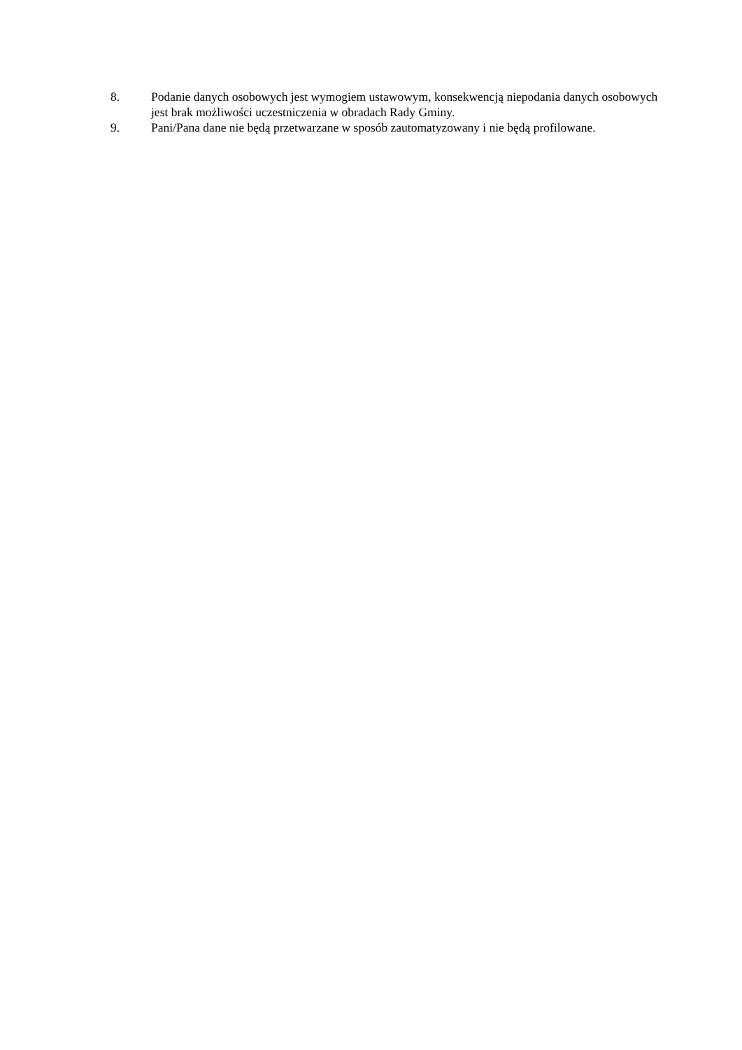8. Podanie danych osobowych jest wymogiem ustawowym, konsekwencją niepodania danych osobowych jest brak możliwości uczestniczenia w obradach Rady Gminy.
9. Pani/Pana dane nie będą przetwarzane w sposób zautomatyzowany i nie będą profilowane.